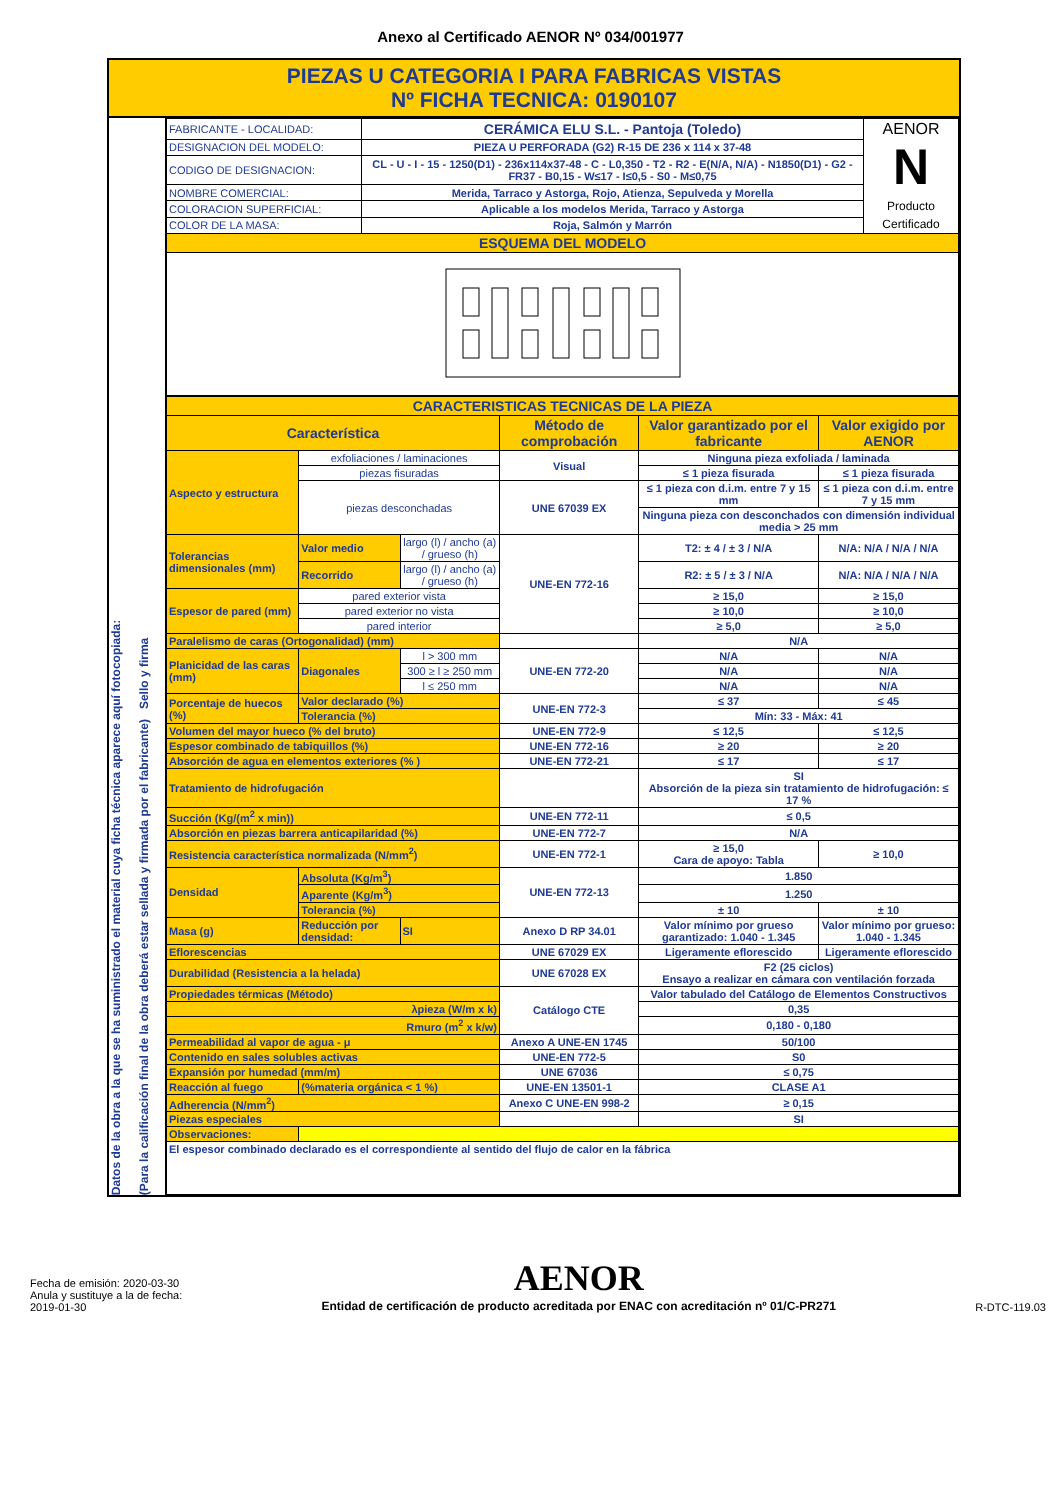Anexo al Certificado AENOR Nº 034/001977
PIEZAS U CATEGORIA I PARA FABRICAS VISTAS
Nº FICHA TECNICA: 0190107
Datos de la obra a la que se ha suministrado el material cuya ficha técnica aparece aquí fotocopiada:
(Para la calificación final de la obra deberá estar sellada y firmada por el fabricante) Sello y firma
| FABRICANTE - LOCALIDAD: | CERÁMICA ELU S.L. - Pantoja (Toledo) | AENOR N Producto Certificado |
| DESIGNACION DEL MODELO: | PIEZA U PERFORADA (G2) R-15 DE 236 x 114 x 37-48 | |
| CODIGO DE DESIGNACION: | CL - U - I - 15 - 1250(D1) - 236x114x37-48 - C - L0,350 - T2 - R2 - E(N/A, N/A) - N1850(D1) - G2 - FR37 - B0,15 - W≤17 - I≤0,5 - S0 - M≤0,75 | |
| NOMBRE COMERCIAL: | Merida, Tarraco y Astorga, Rojo, Atienza, Sepulveda y Morella | |
| COLORACION SUPERFICIAL: | Aplicable a los modelos Merida, Tarraco y Astorga | |
| COLOR DE LA MASA: | Roja, Salmón y Marrón | |
| ESQUEMA DEL MODELO | | |
| CARACTERISTICAS TECNICAS DE LA PIEZA | | | | | |
| Característica | | | Método de comprobación | Valor garantizado por el fabricante | Valor exigido por AENOR |
| Aspecto y estructura | exfoliaciones / laminaciones | | Visual | Ninguna pieza exfoliada / laminada | |
| | piezas fisuradas | | | ≤ 1 pieza fisurada | ≤ 1 pieza fisurada |
| | piezas desconchadas | | UNE 67039 EX | ≤ 1 pieza con d.i.m. entre 7 y 15 mm | ≤ 1 pieza con d.i.m. entre 7 y 15 mm |
| | | | | Ninguna pieza con desconchados con dimensión individual media > 25 mm | |
| Tolerancias dimensionales (mm) | Valor medio | largo (l) / ancho (a) / grueso (h) | UNE-EN 772-16 | T2: ± 4 / ± 3 / N/A | N/A: N/A / N/A / N/A |
| | Recorrido | largo (l) / ancho (a) / grueso (h) | | R2: ± 5 / ± 3 / N/A | N/A: N/A / N/A / N/A |
| Espesor de pared (mm) | pared exterior vista | | | ≥ 15,0 | ≥ 15,0 |
| | pared exterior no vista | | | ≥ 10,0 | ≥ 10,0 |
| | pared interior | | | ≥ 5,0 | ≥ 5,0 |
| Paralelismo de caras (Ortogonalidad) (mm) | | | | N/A | |
| Planicidad de las caras (mm) | Diagonales | l > 300 mm | UNE-EN 772-20 | N/A | N/A |
| | | 300 ≥ l ≥ 250 mm | | N/A | N/A |
| | | l ≤ 250 mm | | N/A | N/A |
| Porcentaje de huecos (%) | Valor declarado (%) | | UNE-EN 772-3 | ≤ 37 | ≤ 45 |
| | Tolerancia (%) | | | Mín: 33 - Máx: 41 | |
| Volumen del mayor hueco (% del bruto) | | | UNE-EN 772-9 | ≤ 12,5 | ≤ 12,5 |
| Espesor combinado de tabiquillos (%) | | | UNE-EN 772-16 | ≥ 20 | ≥ 20 |
| Absorción de agua en elementos exteriores (% ) | | | UNE-EN 772-21 | ≤ 17 | ≤ 17 |
| Tratamiento de hidrofugación | | | | SI Absorción de la pieza sin tratamiento de hidrofugación: ≤ 17 % | |
| Succión (Kg/(m<sup>2</sup> x min)) | | | UNE-EN 772-11 | ≤ 0,5 | |
| Absorción en piezas barrera anticapilaridad (%) | | | UNE-EN 772-7 | N/A | |
| Resistencia característica normalizada (N/mm<sup>2</sup>) | | | UNE-EN 772-1 | ≥ 15,0 Cara de apoyo: Tabla | ≥ 10,0 |
| Densidad | Absoluta (Kg/m<sup>3</sup>) | | UNE-EN 772-13 | 1.850 | |
| | Aparente (Kg/m<sup>3</sup>) | | | 1.250 | |
| | Tolerancia (%) | | | ± 10 | ± 10 |
| Masa (g) | Reducción por densidad: | SI | Anexo D RP 34.01 | Valor mínimo por grueso garantizado: 1.040 - 1.345 | Valor mínimo por grueso: 1.040 - 1.345 |
| Eflorescencias | | | UNE 67029 EX | Ligeramente eflorescido | Ligeramente eflorescido |
| Durabilidad (Resistencia a la helada) | | | UNE 67028 EX | F2 (25 ciclos) Ensayo a realizar en cámara con ventilación forzada | |
| Propiedades térmicas (Método) | | | Catálogo CTE | Valor tabulado del Catálogo de Elementos Constructivos | |
| λpieza (W/m x k) | | | | 0,35 | |
| Rmuro (m<sup>2</sup> x k/w) | | | | 0,180 - 0,180 | |
| Permeabilidad al vapor de agua - μ | | | Anexo A UNE-EN 1745 | 50/100 | |
| Contenido en sales solubles activas | | | UNE-EN 772-5 | S0 | |
| Expansión por humedad (mm/m) | | | UNE 67036 | ≤ 0,75 | |
| Reacción al fuego | (%materia orgánica < 1 %) | | UNE-EN 13501-1 | CLASE A1 | |
| Adherencia (N/mm<sup>2</sup>) | | | Anexo C UNE-EN 998-2 | ≥ 0,15 | |
| Piezas especiales | | | | SI | |
| Observaciones: | | | | | |
| El espesor combinado declarado es el correspondiente al sentido del flujo de calor en la fábrica | | | | | |
Fecha de emisión: 2020-03-30
Anula y sustituye a la de fecha:
2019-01-30
AENOR
Entidad de certificación de producto acreditada por ENAC con acreditación nº 01/C-PR271
R-DTC-119.03